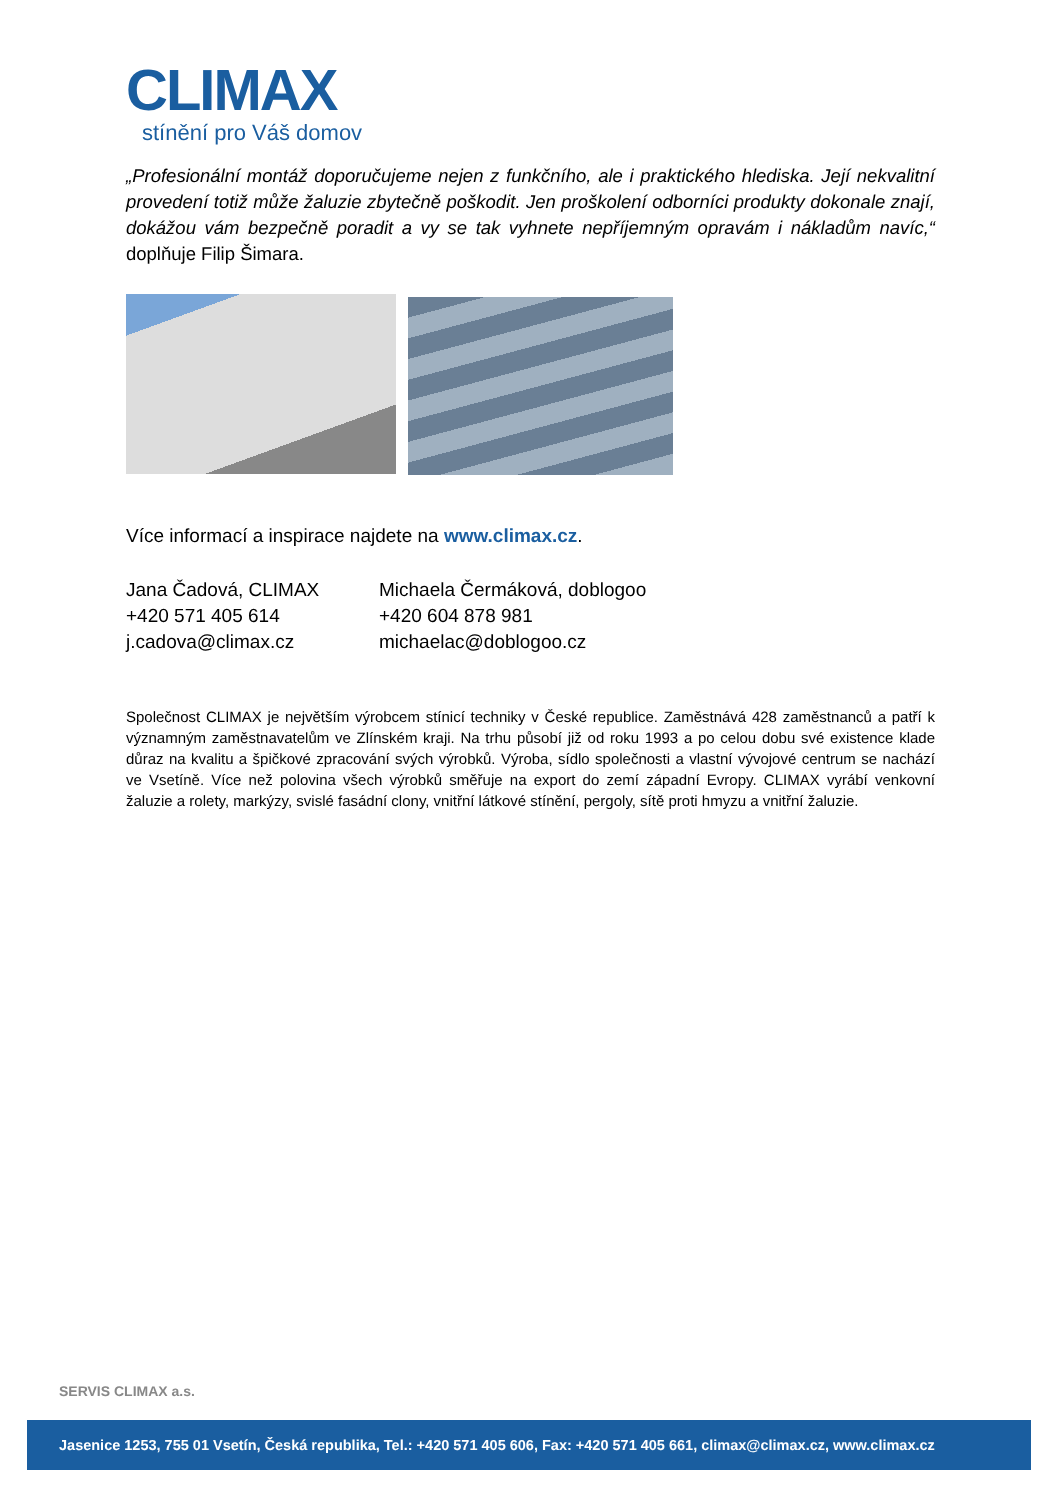CLIMAX
stínění pro Váš domov
„Profesionální montáž doporučujeme nejen z funkčního, ale i praktického hlediska. Její nekvalitní provedení totiž může žaluzie zbytečně poškodit. Jen proškolení odborníci produkty dokonale znají, dokážou vám bezpečně poradit a vy se tak vyhnete nepříjemným opravám i nákladům navíc,“ doplňuje Filip Šimara.
Více informací a inspirace najdete na www.climax.cz.
Jana Čadová, CLIMAX
+420 571 405 614
j.cadova@climax.cz
Michaela Čermáková, doblogoo
+420 604 878 981
michaelac@doblogoo.cz
Společnost CLIMAX je největším výrobcem stínicí techniky v České republice. Zaměstnává 428 zaměstnanců a patří k významným zaměstnavatelům ve Zlínském kraji. Na trhu působí již od roku 1993 a po celou dobu své existence klade důraz na kvalitu a špičkové zpracování svých výrobků. Výroba, sídlo společnosti a vlastní vývojové centrum se nachází ve Vsetíně. Více než polovina všech výrobků směřuje na export do zemí západní Evropy. CLIMAX vyrábí venkovní žaluzie a rolety, markýzy, svislé fasádní clony, vnitřní látkové stínění, pergoly, sítě proti hmyzu a vnitřní žaluzie.
SERVIS CLIMAX a.s.
Jasenice 1253, 755 01 Vsetín, Česká republika, Tel.: +420 571 405 606, Fax: +420 571 405 661, climax@climax.cz, www.climax.cz